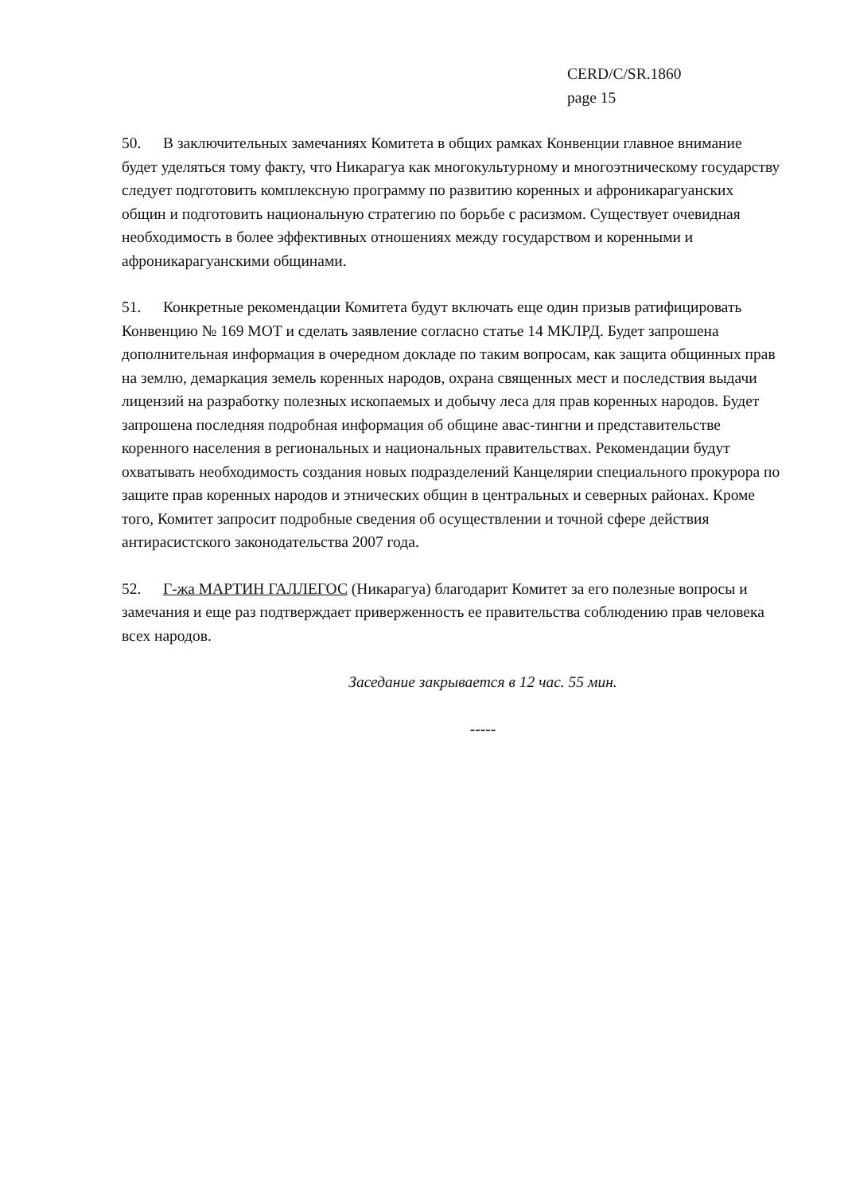CERD/C/SR.1860
page 15
50. В заключительных замечаниях Комитета в общих рамках Конвенции главное внимание будет уделяться тому факту, что Никарагуа как многокультурному и многоэтническому государству следует подготовить комплексную программу по развитию коренных и афроникарагуанских общин и подготовить национальную стратегию по борьбе с расизмом. Существует очевидная необходимость в более эффективных отношениях между государством и коренными и афроникарагуанскими общинами.
51. Конкретные рекомендации Комитета будут включать еще один призыв ратифицировать Конвенцию № 169 МОТ и сделать заявление согласно статье 14 МКЛРД. Будет запрошена дополнительная информация в очередном докладе по таким вопросам, как защита общинных прав на землю, демаркация земель коренных народов, охрана священных мест и последствия выдачи лицензий на разработку полезных ископаемых и добычу леса для прав коренных народов. Будет запрошена последняя подробная информация об общине авас-тингни и представительстве коренного населения в региональных и национальных правительствах. Рекомендации будут охватывать необходимость создания новых подразделений Канцелярии специального прокурора по защите прав коренных народов и этнических общин в центральных и северных районах. Кроме того, Комитет запросит подробные сведения об осуществлении и точной сфере действия антирасистского законодательства 2007 года.
52. Г-жа МАРТИН ГАЛЛЕГОС (Никарагуа) благодарит Комитет за его полезные вопросы и замечания и еще раз подтверждает приверженность ее правительства соблюдению прав человека всех народов.
Заседание закрывается в 12 час. 55 мин.
-----